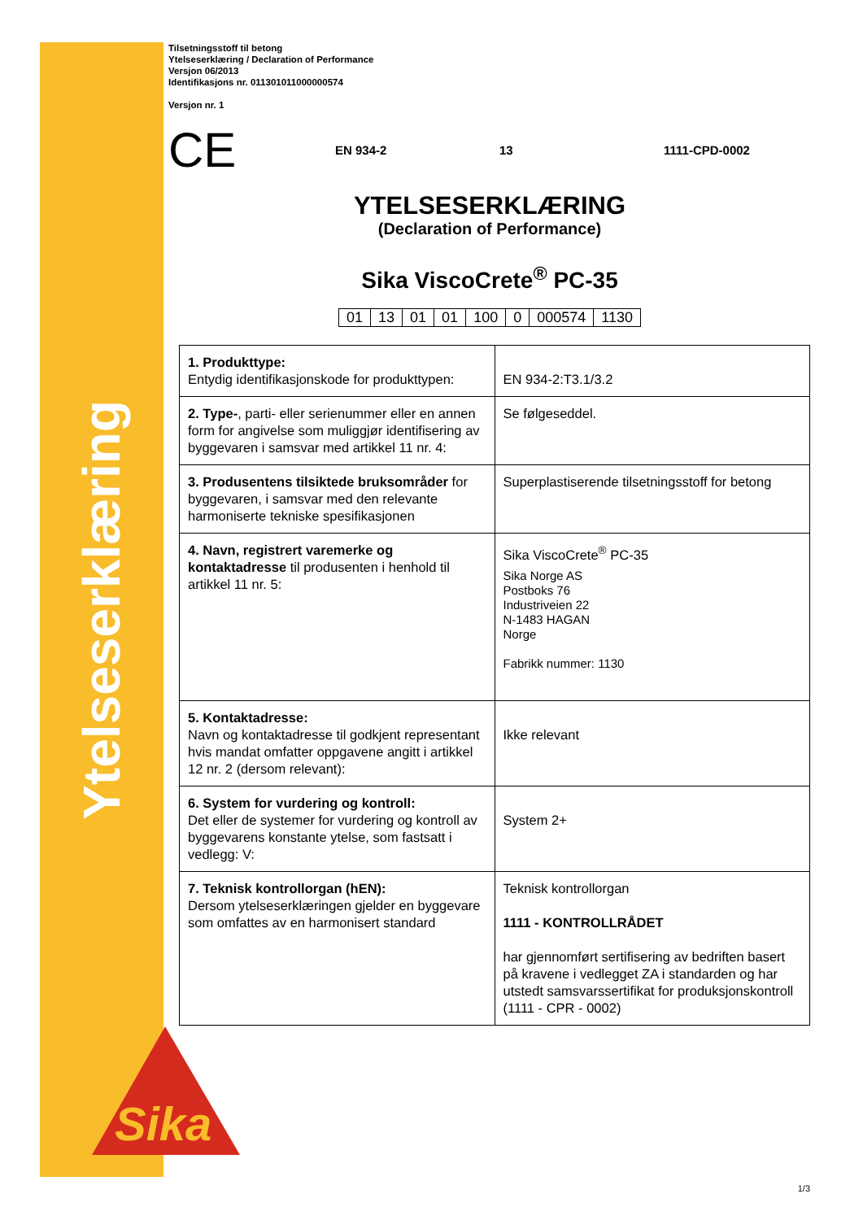Ytelseserklæring
Sika
Tilsetningsstoff til betong
Ytelseserklæring / Declaration of Performance
Versjon 06/2013
Identifikasjons nr. 011301011000000574
Versjon nr. 1
CE EN 934-2 13 1111-CPD-0002
YTELSESERKLÆRING
(Declaration of Performance)
Sika ViscoCrete<sup>®</sup> PC-35
| 01 | 13 | 01 | 01 | 100 | 0 | 000574 | 1130 |
| 1. Produkttype: Entydig identifikasjonskode for produkttypen: | EN 934-2:T3.1/3.2 |
| 2. Type- , parti- eller serienummer eller en annen form for angivelse som muliggjør identifisering av byggevaren i samsvar med artikkel 11 nr. 4: | Se følgeseddel. |
| 3. Produsentens tilsiktede bruksområder for byggevaren, i samsvar med den relevante harmoniserte tekniske spesifikasjonen | Superplastiserende tilsetningsstoff for betong |
| 4. Navn, registrert varemerke og kontaktadresse til produsenten i henhold til artikkel 11 nr. 5: | Sika ViscoCrete<sup>®</sup> PC-35 Sika Norge AS Postboks 76 Industriveien 22 N-1483 HAGAN Norge Fabrikk nummer: 1130 |
| 5. Kontaktadresse: Navn og kontaktadresse til godkjent representant hvis mandat omfatter oppgavene angitt i artikkel 12 nr. 2 (dersom relevant): | Ikke relevant |
| 6. System for vurdering og kontroll: Det eller de systemer for vurdering og kontroll av byggevarens konstante ytelse, som fastsatt i vedlegg: V: | System 2+ |
| 7. Teknisk kontrollorgan (hEN): Dersom ytelseserklæringen gjelder en byggevare som omfattes av en harmonisert standard | Teknisk kontrollorgan 1111 - KONTROLLRÅDET har gjennomført sertifisering av bedriften basert på kravene i vedlegget ZA i standarden og har utstedt samsvarssertifikat for produksjonskontroll (1111 - CPR - 0002) |
1/3